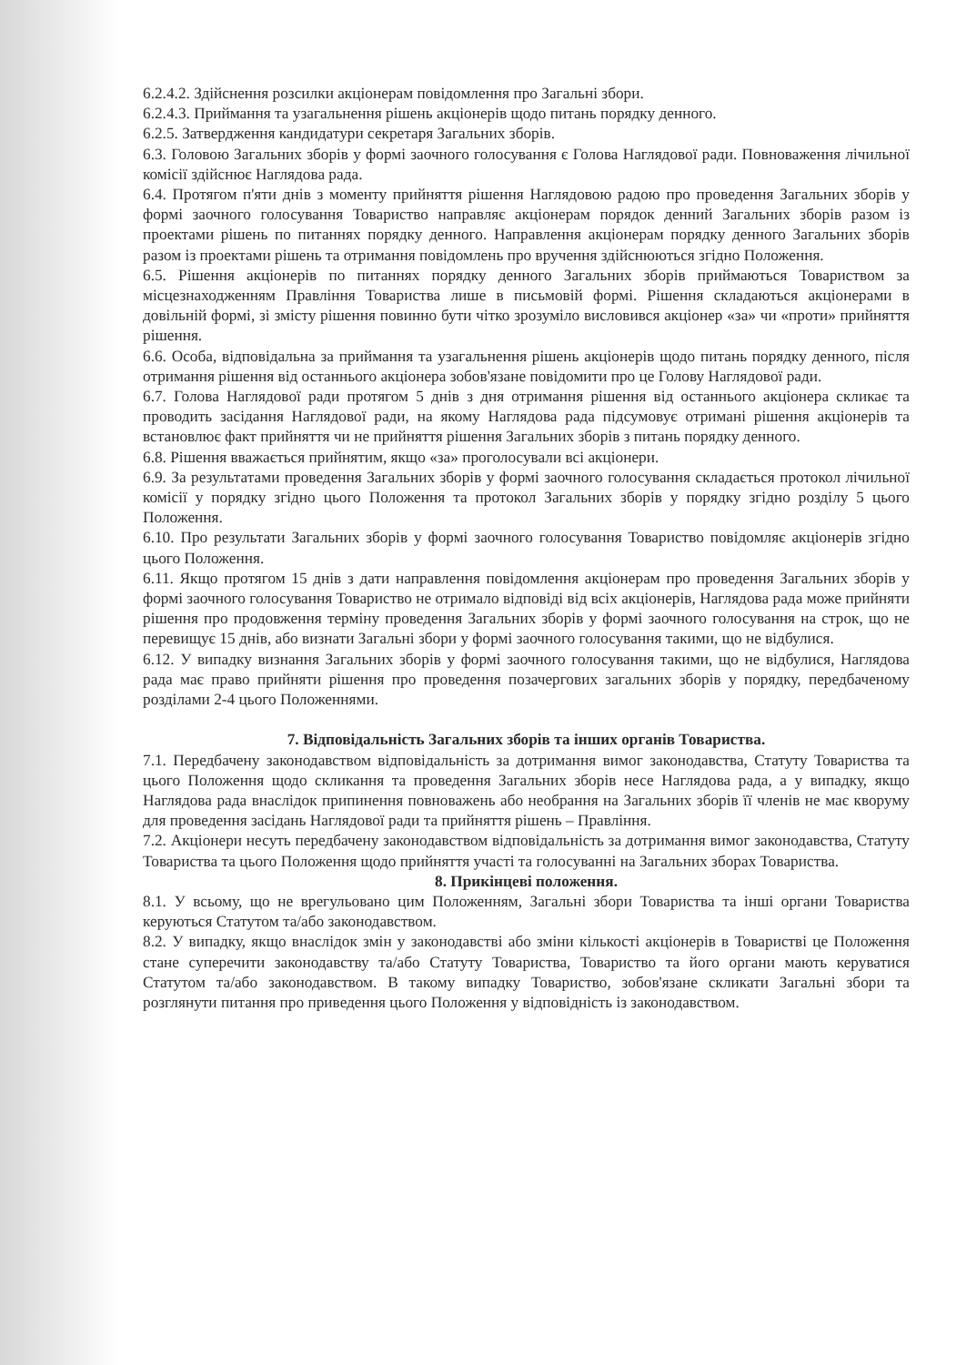6.2.4.2. Здійснення розсилки акціонерам повідомлення про Загальні збори.
6.2.4.3. Приймання та узагальнення рішень акціонерів щодо питань порядку денного.
6.2.5. Затвердження кандидатури секретаря Загальних зборів.
6.3. Головою Загальних зборів у формі заочного голосування є Голова Наглядової ради. Повноваження лічильної комісії здійснює Наглядова рада.
6.4. Протягом п'яти днів з моменту прийняття рішення Наглядовою радою про проведення Загальних зборів у формі заочного голосування Товариство направляє акціонерам порядок денний Загальних зборів разом із проектами рішень по питаннях порядку денного. Направлення акціонерам порядку денного Загальних зборів разом із проектами рішень та отримання повідомлень про вручення здійснюються згідно Положення.
6.5. Рішення акціонерів по питаннях порядку денного Загальних зборів приймаються Товариством за місцезнаходженням Правління Товариства лише в письмовій формі. Рішення складаються акціонерами в довільній формі, зі змісту рішення повинно бути чітко зрозуміло висловився акціонер «за» чи «проти» прийняття рішення.
6.6. Особа, відповідальна за приймання та узагальнення рішень акціонерів щодо питань порядку денного, після отримання рішення від останнього акціонера зобов'язане повідомити про це Голову Наглядової ради.
6.7. Голова Наглядової ради протягом 5 днів з дня отримання рішення від останнього акціонера скликає та проводить засідання Наглядової ради, на якому Наглядова рада підсумовує отримані рішення акціонерів та встановлює факт прийняття чи не прийняття рішення Загальних зборів з питань порядку денного.
6.8. Рішення вважається прийнятим, якщо «за» проголосували всі акціонери.
6.9. За результатами проведення Загальних зборів у формі заочного голосування складається протокол лічильної комісії у порядку згідно цього Положення та протокол Загальних зборів у порядку згідно розділу 5 цього Положення.
6.10. Про результати Загальних зборів у формі заочного голосування Товариство повідомляє акціонерів згідно цього Положення.
6.11. Якщо протягом 15 днів з дати направлення повідомлення акціонерам про проведення Загальних зборів у формі заочного голосування Товариство не отримало відповіді від всіх акціонерів, Наглядова рада може прийняти рішення про продовження терміну проведення Загальних зборів у формі заочного голосування на строк, що не перевищує 15 днів, або визнати Загальні збори у формі заочного голосування такими, що не відбулися.
6.12. У випадку визнання Загальних зборів у формі заочного голосування такими, що не відбулися, Наглядова рада має право прийняти рішення про проведення позачергових загальних зборів у порядку, передбаченому розділами 2-4 цього Положеннями.
7. Відповідальність Загальних зборів та інших органів Товариства.
7.1. Передбачену законодавством відповідальність за дотримання вимог законодавства, Статуту Товариства та цього Положення щодо скликання та проведення Загальних зборів несе Наглядова рада, а у випадку, якщо Наглядова рада внаслідок припинення повноважень або необрання на Загальних зборів її членів не має кворуму для проведення засідань Наглядової ради та прийняття рішень – Правління.
7.2. Акціонери несуть передбачену законодавством відповідальність за дотримання вимог законодавства, Статуту Товариства та цього Положення щодо прийняття участі та голосуванні на Загальних зборах Товариства.
8. Прикінцеві положення.
8.1. У всьому, що не врегульовано цим Положенням, Загальні збори Товариства та інші органи Товариства керуються Статутом та/або законодавством.
8.2. У випадку, якщо внаслідок змін у законодавстві або зміни кількості акціонерів в Товаристві це Положення стане суперечити законодавству та/або Статуту Товариства, Товариство та його органи мають керуватися Статутом та/або законодавством. В такому випадку Товариство, зобов'язане скликати Загальні збори та розглянути питання про приведення цього Положення у відповідність із законодавством.